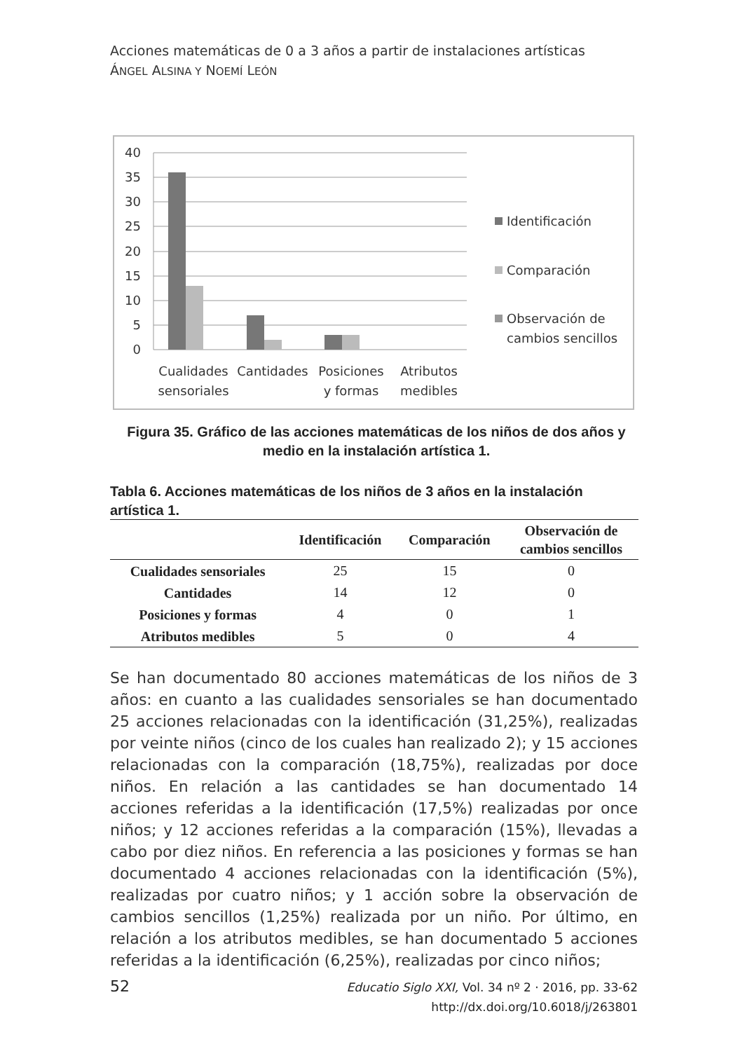Acciones matemáticas de 0 a 3 años a partir de instalaciones artísticas
ÁNGEL ALSINA Y NOEMÍ LEÓN
40
35
30
25
20
15
10
5
0
Cualidades
sensoriales
Cantidades
Posiciones
y formas
Atributos
medibles
Identificación
Comparación
Observación de
cambios sencillos
Figura 35. Gráfico de las acciones matemáticas de los niños de dos años y medio en la instalación artística 1.
Tabla 6. Acciones matemáticas de los niños de 3 años en la instalación artística 1.
| | Identificación | Comparación | Observación de cambios sencillos |
| --- | --- | --- | --- |
| Cualidades sensoriales | 25 | 15 | 0 |
| Cantidades | 14 | 12 | 0 |
| Posiciones y formas | 4 | 0 | 1 |
| Atributos medibles | 5 | 0 | 4 |
Se han documentado 80 acciones matemáticas de los niños de 3 años: en cuanto a las cualidades sensoriales se han documentado 25 acciones relacionadas con la identificación (31,25%), realizadas por veinte niños (cinco de los cuales han realizado 2); y 15 acciones relacionadas con la comparación (18,75%), realizadas por doce niños. En relación a las cantidades se han documentado 14 acciones referidas a la identificación (17,5%) realizadas por once niños; y 12 acciones referidas a la comparación (15%), llevadas a cabo por diez niños. En referencia a las posiciones y formas se han documentado 4 acciones relacionadas con la identificación (5%), realizadas por cuatro niños; y 1 acción sobre la observación de cambios sencillos (1,25%) realizada por un niño. Por último, en relación a los atributos medibles, se han documentado 5 acciones referidas a la identificación (6,25%), realizadas por cinco niños;
52
Educatio Siglo XXI, Vol. 34 nº 2 · 2016, pp. 33-62
http://dx.doi.org/10.6018/j/263801